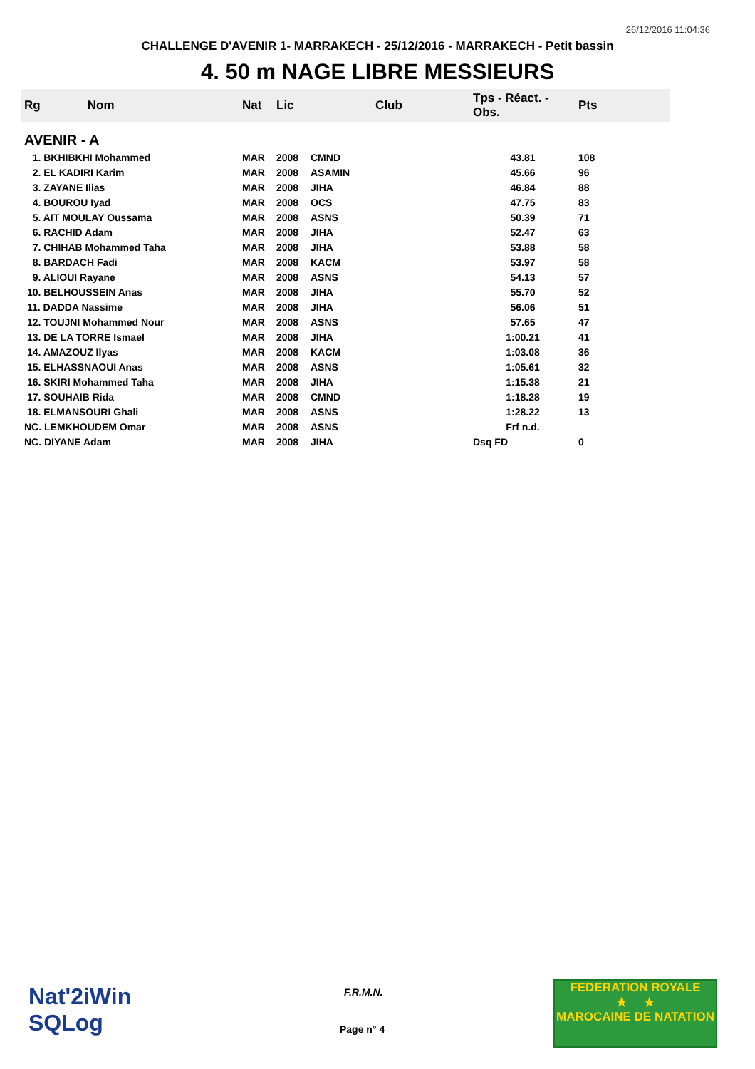26/12/2016 11:04:36
CHALLENGE D'AVENIR 1- MARRAKECH - 25/12/2016 - MARRAKECH - Petit bassin
4. 50 m NAGE LIBRE MESSIEURS
| Rg Nom | | Nat | Lic | Club | Tps - Réact. - Obs. | Pts |
| --- | --- | --- | --- | --- | --- | --- |
| AVENIR - A | | | | | | |
| 1. BKHIBKHI Mohammed | | MAR | 2008 | CMND | 43.81 | 108 |
| 2. EL KADIRI Karim | | MAR | 2008 | ASAMIN | 45.66 | 96 |
| 3. ZAYANE Ilias | | MAR | 2008 | JIHA | 46.84 | 88 |
| 4. BOUROU Iyad | | MAR | 2008 | OCS | 47.75 | 83 |
| 5. AIT MOULAY Oussama | | MAR | 2008 | ASNS | 50.39 | 71 |
| 6. RACHID Adam | | MAR | 2008 | JIHA | 52.47 | 63 |
| 7. CHIHAB Mohammed Taha | | MAR | 2008 | JIHA | 53.88 | 58 |
| 8. BARDACH Fadi | | MAR | 2008 | KACM | 53.97 | 58 |
| 9. ALIOUI Rayane | | MAR | 2008 | ASNS | 54.13 | 57 |
| 10. BELHOUSSEIN Anas | | MAR | 2008 | JIHA | 55.70 | 52 |
| 11. DADDA Nassime | | MAR | 2008 | JIHA | 56.06 | 51 |
| 12. TOUJNI Mohammed Nour | | MAR | 2008 | ASNS | 57.65 | 47 |
| 13. DE LA TORRE Ismael | | MAR | 2008 | JIHA | 1:00.21 | 41 |
| 14. AMAZOUZ Ilyas | | MAR | 2008 | KACM | 1:03.08 | 36 |
| 15. ELHASSNAOUI Anas | | MAR | 2008 | ASNS | 1:05.61 | 32 |
| 16. SKIRI Mohammed Taha | | MAR | 2008 | JIHA | 1:15.38 | 21 |
| 17. SOUHAIB Rida | | MAR | 2008 | CMND | 1:18.28 | 19 |
| 18. ELMANSOURI Ghali | | MAR | 2008 | ASNS | 1:28.22 | 13 |
| NC. LEMKHOUDEM Omar | | MAR | 2008 | ASNS | Frf n.d. | |
| NC. DIYANE Adam | | MAR | 2008 | JIHA | Dsq FD | 0 |
Nat'2iWin
SQLog
F.R.M.N.
Page n° 4
FEDERATION ROYALE
★ ★
MAROCAINE DE NATATION